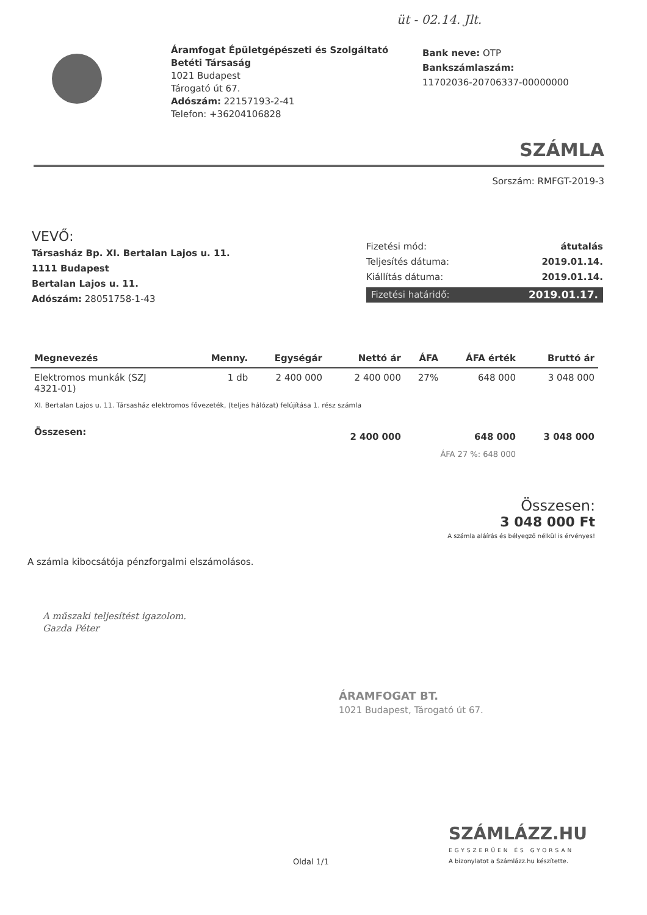üt - 02.14. Jlt.
Áramfogat Épületgépészeti és Szolgáltató
Betéti Társaság
1021 Budapest
Tárogató út 67.
Adószám: 22157193-2-41
Telefon: +36204106828
Bank neve: OTP
Bankszámlaszám:
11702036-20706337-00000000
SZÁMLA
Sorszám: RMFGT-2019-3
VEVŐ:
Társasház Bp. XI. Bertalan Lajos u. 11.
1111 Budapest
Bertalan Lajos u. 11.
Adószám: 28051758-1-43
Fizetési mód: átutalás
Teljesítés dátuma: 2019.01.14.
Kiállítás dátuma: 2019.01.14.
Fizetési határidő: 2019.01.17.
| Megnevezés | Menny. | Egységár | Nettó ár | ÁFA | ÁFA érték | Bruttó ár |
| --- | --- | --- | --- | --- | --- | --- |
| Elektromos munkák (SZJ 4321-01) | 1 db | 2 400 000 | 2 400 000 | 27% | 648 000 | 3 048 000 |
| XI. Bertalan Lajos u. 11. Társasház elektromos fővezeték, (teljes hálózat) felújítása 1. rész számla | | | | | | |
| Összesen: | | | 2 400 000 | | 648 000 | 3 048 000 |
| ÁFA 27 %: 648 000 | | | | | | |
Összesen:
3 048 000 Ft
A számla aláírás és bélyegző nélkül is érvényes!
A számla kibocsátója pénzforgalmi elszámolásos.
A műszaki teljesítést igazolom.
Gazda Péter
ÁRAMFOGAT BT.
1021 Budapest, Tárogató út 67.
Oldal 1/1
SZÁMLÁZZ.HU
EGYSZERŰEN ÉS GYORSAN
A bizonylatot a Számlázz.hu készítette.